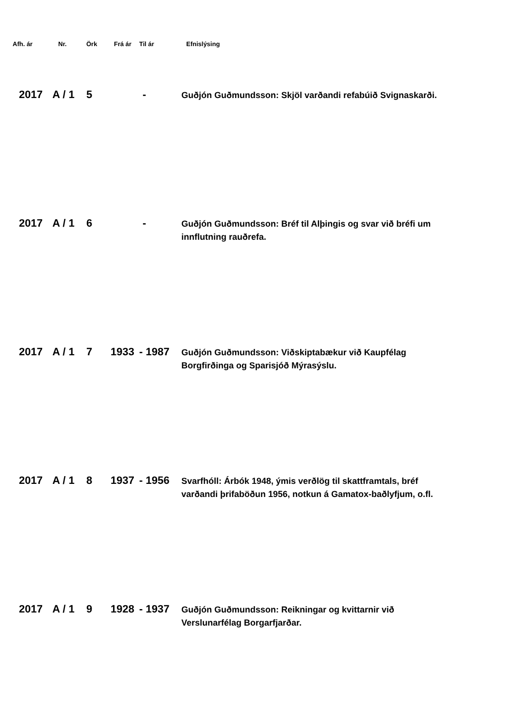| Afh. ár | Nr. | Örk | Frá ár | Til ár | Efnislýsing |
| --- | --- | --- | --- | --- | --- |
| 2017 | A / 1 | 5 | | - | Guðjón Guðmundsson: Skjöl varðandi refabúið Svignaskarði. |
| 2017 | A / 1 | 6 | | - | Guðjón Guðmundsson: Bréf til Alþingis og svar við bréfi um innflutning rauðrefa. |
| 2017 | A / 1 | 7 | 1933 | - 1987 | Guðjón Guðmundsson: Viðskiptabækur við Kaupfélag Borgfirðinga og Sparisjóð Mýrasýslu. |
| 2017 | A / 1 | 8 | 1937 | - 1956 | Svarfhóll: Árbók 1948, ýmis verðlög til skattframtals, bréf varðandi þrifaböðun 1956, notkun á Gamatox-baðlyfjum, o.fl. |
| 2017 | A / 1 | 9 | 1928 | - 1937 | Guðjón Guðmundsson: Reikningar og kvittarnir við Verslunarfélag Borgarfjarðar. |